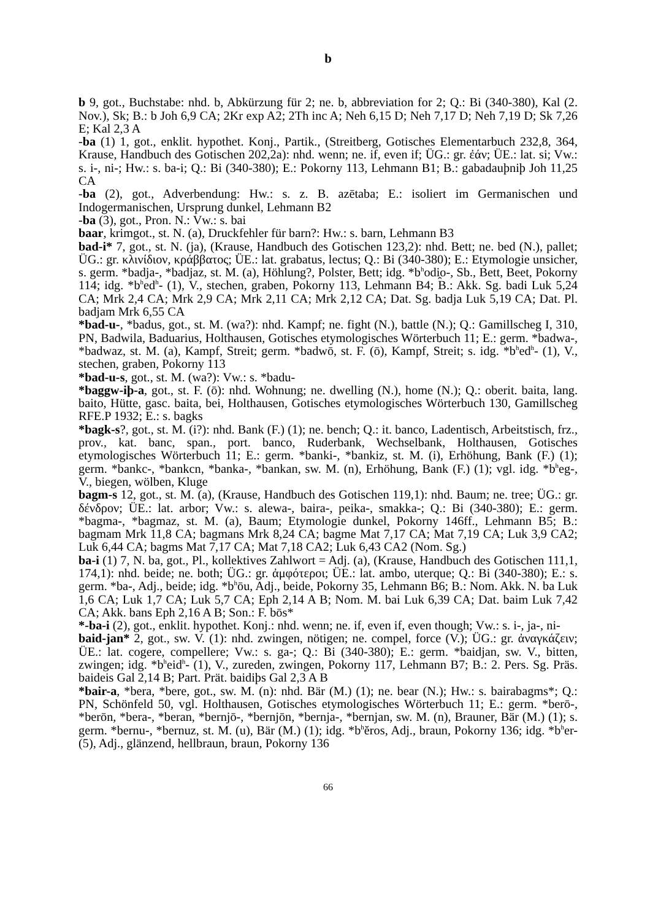b
b 9, got., Buchstabe: nhd. b, Abkürzung für 2; ne. b, abbreviation for 2; Q.: Bi (340-380), Kal (2. Nov.), Sk; B.: b Joh 6,9 CA; 2Kr exp A2; 2Th inc A; Neh 6,15 D; Neh 7,17 D; Neh 7,19 D; Sk 7,26 E; Kal 2,3 A
-ba (1) 1, got., enklit. hypothet. Konj., Partik., (Streitberg, Gotisches Elementarbuch 232,8, 364, Krause, Handbuch des Gotischen 202,2a): nhd. wenn; ne. if, even if; ÜG.: gr. ἐάν; ÜE.: lat. si; Vw.: s. i-, ni-; Hw.: s. ba-i; Q.: Bi (340-380); E.: Pokorny 113, Lehmann B1; B.: gabadauþniþ Joh 11,25 CA
-ba (2), got., Adverbendung: Hw.: s. z. B. azētaba; E.: isoliert im Germanischen und Indogermanischen, Ursprung dunkel, Lehmann B2
-ba (3), got., Pron. N.: Vw.: s. bai
baar, krimgot., st. N. (a), Druckfehler für barn?: Hw.: s. barn, Lehmann B3
bad-i* 7, got., st. N. (ja), (Krause, Handbuch des Gotischen 123,2): nhd. Bett; ne. bed (N.), pallet; ÜG.: gr. κλινίδιον, κράββατος; ÜE.: lat. grabatus, lectus; Q.: Bi (340-380); E.: Etymologie unsicher, s. germ. *badja-, *badjaz, st. M. (a), Höhlung?, Polster, Bett; idg. *b<sup>h</sup>odi̯o-, Sb., Bett, Beet, Pokorny 114; idg. *b<sup>h</sup>ed<sup>h</sup>- (1), V., stechen, graben, Pokorny 113, Lehmann B4; B.: Akk. Sg. badi Luk 5,24 CA; Mrk 2,4 CA; Mrk 2,9 CA; Mrk 2,11 CA; Mrk 2,12 CA; Dat. Sg. badja Luk 5,19 CA; Dat. Pl. badjam Mrk 6,55 CA
*bad-u-, *badus, got., st. M. (wa?): nhd. Kampf; ne. fight (N.), battle (N.); Q.: Gamillscheg I, 310, PN, Badwila, Baduarius, Holthausen, Gotisches etymologisches Wörterbuch 11; E.: germ. *badwa-, *badwaz, st. M. (a), Kampf, Streit; germ. *badwō, st. F. (ō), Kampf, Streit; s. idg. *b<sup>h</sup>ed<sup>h</sup>- (1), V., stechen, graben, Pokorny 113
*bad-u-s, got., st. M. (wa?): Vw.: s. *badu-
*baggw-iþ-a, got., st. F. (ō): nhd. Wohnung; ne. dwelling (N.), home (N.); Q.: oberit. baita, lang. baito, Hütte, gasc. baita, bei, Holthausen, Gotisches etymologisches Wörterbuch 130, Gamillscheg RFE.P 1932; E.: s. bagks
*bagk-s?, got., st. M. (i?): nhd. Bank (F.) (1); ne. bench; Q.: it. banco, Ladentisch, Arbeitstisch, frz., prov., kat. banc, span., port. banco, Ruderbank, Wechselbank, Holthausen, Gotisches etymologisches Wörterbuch 11; E.: germ. *banki-, *bankiz, st. M. (i), Erhöhung, Bank (F.) (1); germ. *bankc-, *bankcn, *banka-, *bankan, sw. M. (n), Erhöhung, Bank (F.) (1); vgl. idg. *b<sup>h</sup>eg-, V., biegen, wölben, Kluge
bagm-s 12, got., st. M. (a), (Krause, Handbuch des Gotischen 119,1): nhd. Baum; ne. tree; ÜG.: gr. δένδρον; ÜE.: lat. arbor; Vw.: s. alewa-, baira-, peika-, smakka-; Q.: Bi (340-380); E.: germ. *bagma-, *bagmaz, st. M. (a), Baum; Etymologie dunkel, Pokorny 146ff., Lehmann B5; B.: bagmam Mrk 11,8 CA; bagmans Mrk 8,24 CA; bagme Mat 7,17 CA; Mat 7,19 CA; Luk 3,9 CA2; Luk 6,44 CA; bagms Mat 7,17 CA; Mat 7,18 CA2; Luk 6,43 CA2 (Nom. Sg.)
ba-i (1) 7, N. ba, got., Pl., kollektives Zahlwort = Adj. (a), (Krause, Handbuch des Gotischen 111,1, 174,1): nhd. beide; ne. both; ÜG.: gr. ἀμφότεροι; ÜE.: lat. ambo, uterque; Q.: Bi (340-380); E.: s. germ. *ba-, Adj., beide; idg. *b<sup>h</sup>ōu, Adj., beide, Pokorny 35, Lehmann B6; B.: Nom. Akk. N. ba Luk 1,6 CA; Luk 1,7 CA; Luk 5,7 CA; Eph 2,14 A B; Nom. M. bai Luk 6,39 CA; Dat. baim Luk 7,42 CA; Akk. bans Eph 2,16 A B; Son.: F. bōs*
*-ba-i (2), got., enklit. hypothet. Konj.: nhd. wenn; ne. if, even if, even though; Vw.: s. i-, ja-, ni-
baid-jan* 2, got., sw. V. (1): nhd. zwingen, nötigen; ne. compel, force (V.); ÜG.: gr. ἀναγκάζειν; ÜE.: lat. cogere, compellere; Vw.: s. ga-; Q.: Bi (340-380); E.: germ. *baidjan, sw. V., bitten, zwingen; idg. *b<sup>h</sup>eid<sup>h</sup>- (1), V., zureden, zwingen, Pokorny 117, Lehmann B7; B.: 2. Pers. Sg. Präs. baideis Gal 2,14 B; Part. Prät. baidiþs Gal 2,3 A B
*bair-a, *bera, *bere, got., sw. M. (n): nhd. Bär (M.) (1); ne. bear (N.); Hw.: s. bairabagms*; Q.: PN, Schönfeld 50, vgl. Holthausen, Gotisches etymologisches Wörterbuch 11; E.: germ. *berō-, *berōn, *bera-, *beran, *bernjō-, *bernjōn, *bernja-, *bernjan, sw. M. (n), Brauner, Bär (M.) (1); s. germ. *bernu-, *bernuz, st. M. (u), Bär (M.) (1); idg. *b<sup>h</sup>ĕros, Adj., braun, Pokorny 136; idg. *b<sup>h</sup>er- (5), Adj., glänzend, hellbraun, braun, Pokorny 136
66